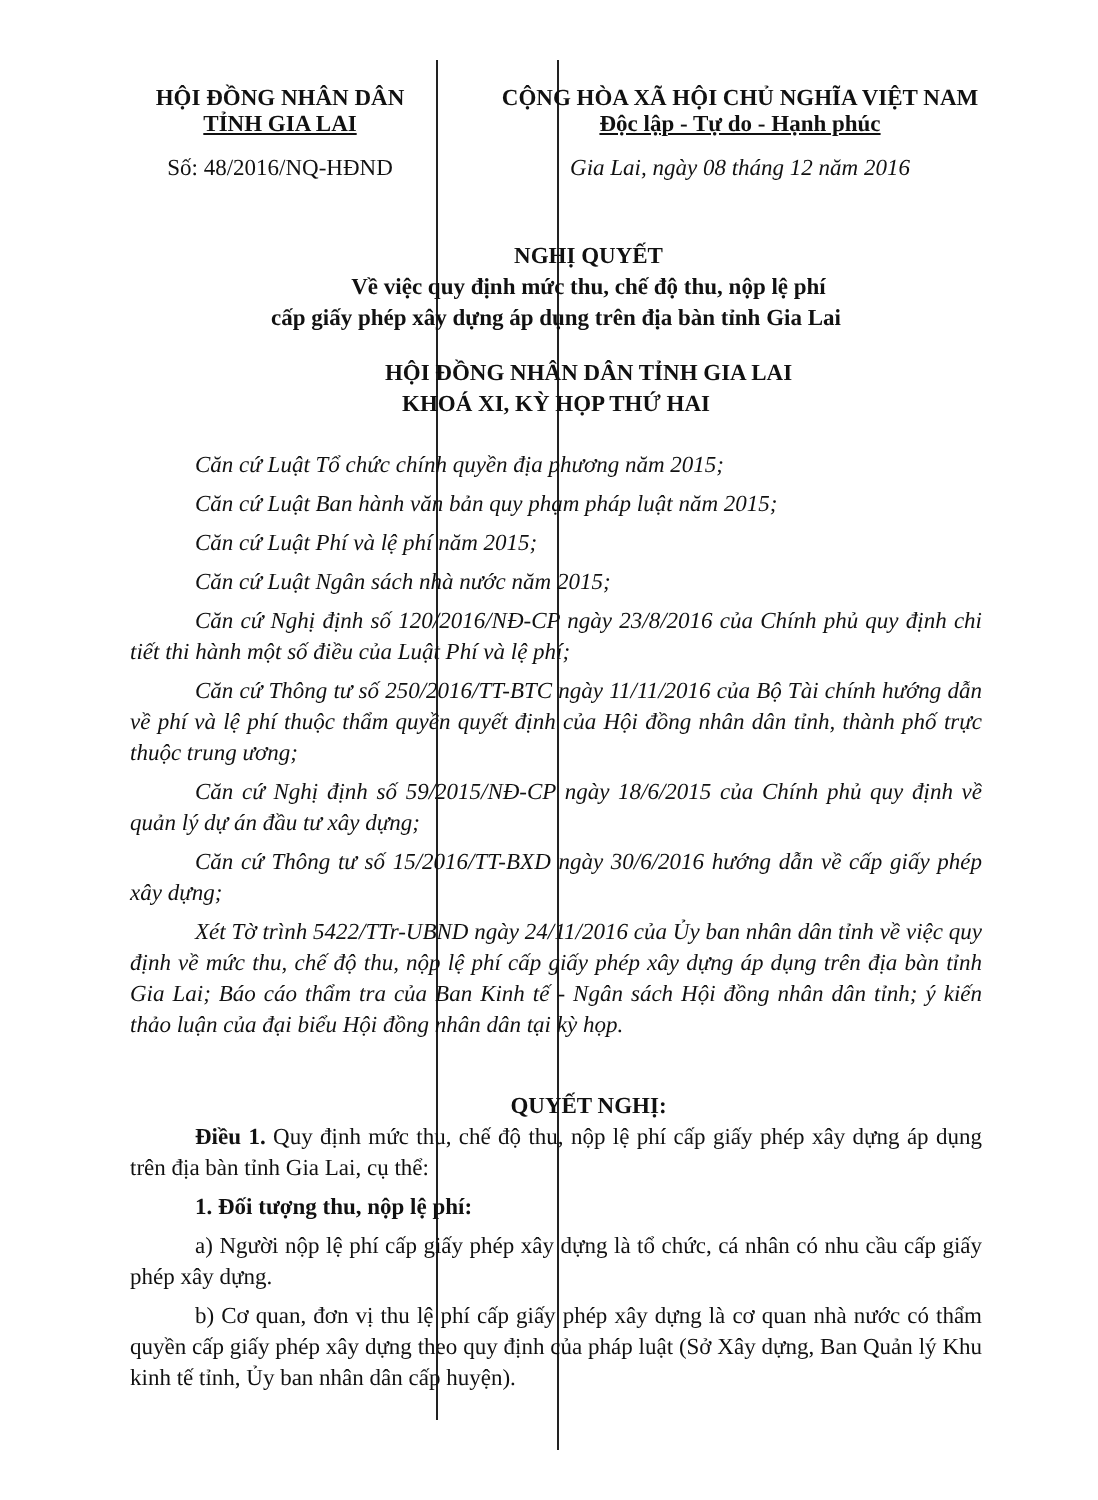HỘI ĐỒNG NHÂN DÂN
TỈNH GIA LAI
Số: 48/2016/NQ-HĐND
CỘNG HÒA XÃ HỘI CHỦ NGHĨA VIỆT NAM
Độc lập - Tự do - Hạnh phúc
Gia Lai, ngày 08 tháng 12 năm 2016
NGHỊ QUYẾT
Về việc quy định mức thu, chế độ thu, nộp lệ phí
cấp giấy phép xây dựng áp dụng trên địa bàn tỉnh Gia Lai
HỘI ĐỒNG NHÂN DÂN TỈNH GIA LAI
KHOÁ XI, KỲ HỌP THỨ HAI
Căn cứ Luật Tổ chức chính quyền địa phương năm 2015;
Căn cứ Luật Ban hành văn bản quy phạm pháp luật năm 2015;
Căn cứ Luật Phí và lệ phí năm 2015;
Căn cứ Luật Ngân sách nhà nước năm 2015;
Căn cứ Nghị định số 120/2016/NĐ-CP ngày 23/8/2016 của Chính phủ quy định chi tiết thi hành một số điều của Luật Phí và lệ phí;
Căn cứ Thông tư số 250/2016/TT-BTC ngày 11/11/2016 của Bộ Tài chính hướng dẫn về phí và lệ phí thuộc thẩm quyền quyết định của Hội đồng nhân dân tỉnh, thành phố trực thuộc trung ương;
Căn cứ Nghị định số 59/2015/NĐ-CP ngày 18/6/2015 của Chính phủ quy định về quản lý dự án đầu tư xây dựng;
Căn cứ Thông tư số 15/2016/TT-BXD ngày 30/6/2016 hướng dẫn về cấp giấy phép xây dựng;
Xét Tờ trình 5422/TTr-UBND ngày 24/11/2016 của Ủy ban nhân dân tỉnh về việc quy định về mức thu, chế độ thu, nộp lệ phí cấp giấy phép xây dựng áp dụng trên địa bàn tỉnh Gia Lai; Báo cáo thẩm tra của Ban Kinh tế - Ngân sách Hội đồng nhân dân tỉnh; ý kiến thảo luận của đại biểu Hội đồng nhân dân tại kỳ họp.
QUYẾT NGHỊ:
Điều 1. Quy định mức thu, chế độ thu, nộp lệ phí cấp giấy phép xây dựng áp dụng trên địa bàn tỉnh Gia Lai, cụ thể:
1. Đối tượng thu, nộp lệ phí:
a) Người nộp lệ phí cấp giấy phép xây dựng là tổ chức, cá nhân có nhu cầu cấp giấy phép xây dựng.
b) Cơ quan, đơn vị thu lệ phí cấp giấy phép xây dựng là cơ quan nhà nước có thẩm quyền cấp giấy phép xây dựng theo quy định của pháp luật (Sở Xây dựng, Ban Quản lý Khu kinh tế tỉnh, Ủy ban nhân dân cấp huyện).